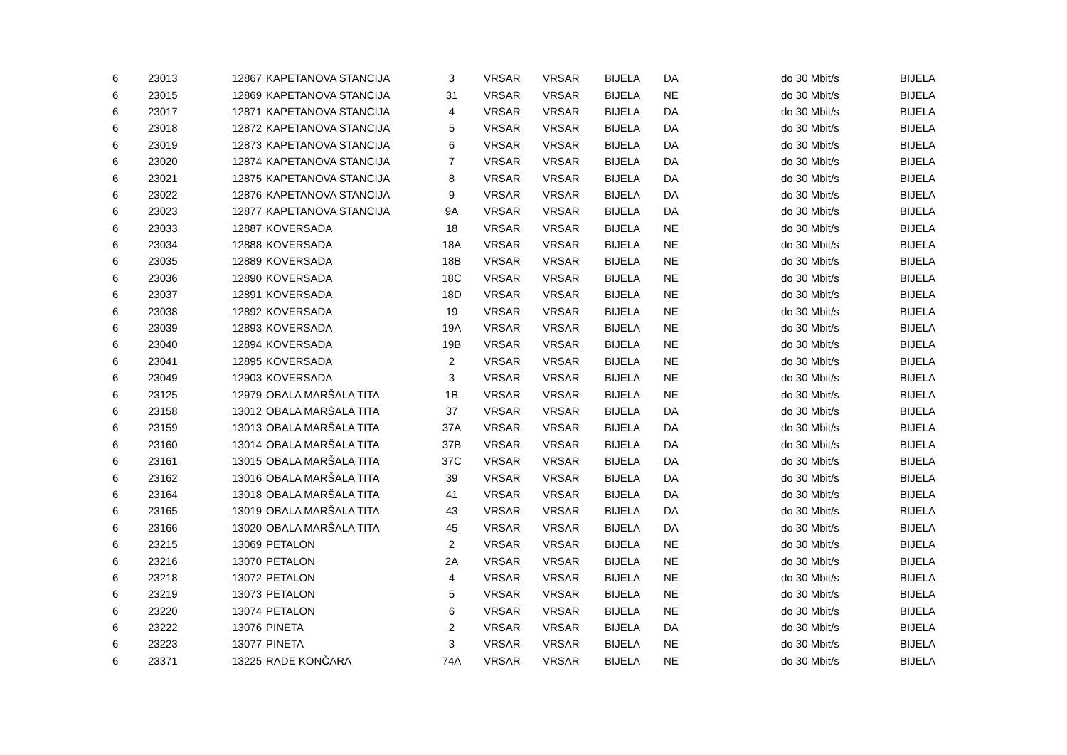| 6 | 23013 | 12867 | KAPETANOVA STANCIJA | 3 | VRSAR | VRSAR | BIJELA | DA | do 30 Mbit/s | BIJELA |
| 6 | 23015 | 12869 | KAPETANOVA STANCIJA | 31 | VRSAR | VRSAR | BIJELA | NE | do 30 Mbit/s | BIJELA |
| 6 | 23017 | 12871 | KAPETANOVA STANCIJA | 4 | VRSAR | VRSAR | BIJELA | DA | do 30 Mbit/s | BIJELA |
| 6 | 23018 | 12872 | KAPETANOVA STANCIJA | 5 | VRSAR | VRSAR | BIJELA | DA | do 30 Mbit/s | BIJELA |
| 6 | 23019 | 12873 | KAPETANOVA STANCIJA | 6 | VRSAR | VRSAR | BIJELA | DA | do 30 Mbit/s | BIJELA |
| 6 | 23020 | 12874 | KAPETANOVA STANCIJA | 7 | VRSAR | VRSAR | BIJELA | DA | do 30 Mbit/s | BIJELA |
| 6 | 23021 | 12875 | KAPETANOVA STANCIJA | 8 | VRSAR | VRSAR | BIJELA | DA | do 30 Mbit/s | BIJELA |
| 6 | 23022 | 12876 | KAPETANOVA STANCIJA | 9 | VRSAR | VRSAR | BIJELA | DA | do 30 Mbit/s | BIJELA |
| 6 | 23023 | 12877 | KAPETANOVA STANCIJA | 9A | VRSAR | VRSAR | BIJELA | DA | do 30 Mbit/s | BIJELA |
| 6 | 23033 | 12887 | KOVERSADA | 18 | VRSAR | VRSAR | BIJELA | NE | do 30 Mbit/s | BIJELA |
| 6 | 23034 | 12888 | KOVERSADA | 18A | VRSAR | VRSAR | BIJELA | NE | do 30 Mbit/s | BIJELA |
| 6 | 23035 | 12889 | KOVERSADA | 18B | VRSAR | VRSAR | BIJELA | NE | do 30 Mbit/s | BIJELA |
| 6 | 23036 | 12890 | KOVERSADA | 18C | VRSAR | VRSAR | BIJELA | NE | do 30 Mbit/s | BIJELA |
| 6 | 23037 | 12891 | KOVERSADA | 18D | VRSAR | VRSAR | BIJELA | NE | do 30 Mbit/s | BIJELA |
| 6 | 23038 | 12892 | KOVERSADA | 19 | VRSAR | VRSAR | BIJELA | NE | do 30 Mbit/s | BIJELA |
| 6 | 23039 | 12893 | KOVERSADA | 19A | VRSAR | VRSAR | BIJELA | NE | do 30 Mbit/s | BIJELA |
| 6 | 23040 | 12894 | KOVERSADA | 19B | VRSAR | VRSAR | BIJELA | NE | do 30 Mbit/s | BIJELA |
| 6 | 23041 | 12895 | KOVERSADA | 2 | VRSAR | VRSAR | BIJELA | NE | do 30 Mbit/s | BIJELA |
| 6 | 23049 | 12903 | KOVERSADA | 3 | VRSAR | VRSAR | BIJELA | NE | do 30 Mbit/s | BIJELA |
| 6 | 23125 | 12979 | OBALA MARŠALA TITA | 1B | VRSAR | VRSAR | BIJELA | NE | do 30 Mbit/s | BIJELA |
| 6 | 23158 | 13012 | OBALA MARŠALA TITA | 37 | VRSAR | VRSAR | BIJELA | DA | do 30 Mbit/s | BIJELA |
| 6 | 23159 | 13013 | OBALA MARŠALA TITA | 37A | VRSAR | VRSAR | BIJELA | DA | do 30 Mbit/s | BIJELA |
| 6 | 23160 | 13014 | OBALA MARŠALA TITA | 37B | VRSAR | VRSAR | BIJELA | DA | do 30 Mbit/s | BIJELA |
| 6 | 23161 | 13015 | OBALA MARŠALA TITA | 37C | VRSAR | VRSAR | BIJELA | DA | do 30 Mbit/s | BIJELA |
| 6 | 23162 | 13016 | OBALA MARŠALA TITA | 39 | VRSAR | VRSAR | BIJELA | DA | do 30 Mbit/s | BIJELA |
| 6 | 23164 | 13018 | OBALA MARŠALA TITA | 41 | VRSAR | VRSAR | BIJELA | DA | do 30 Mbit/s | BIJELA |
| 6 | 23165 | 13019 | OBALA MARŠALA TITA | 43 | VRSAR | VRSAR | BIJELA | DA | do 30 Mbit/s | BIJELA |
| 6 | 23166 | 13020 | OBALA MARŠALA TITA | 45 | VRSAR | VRSAR | BIJELA | DA | do 30 Mbit/s | BIJELA |
| 6 | 23215 | 13069 | PETALON | 2 | VRSAR | VRSAR | BIJELA | NE | do 30 Mbit/s | BIJELA |
| 6 | 23216 | 13070 | PETALON | 2A | VRSAR | VRSAR | BIJELA | NE | do 30 Mbit/s | BIJELA |
| 6 | 23218 | 13072 | PETALON | 4 | VRSAR | VRSAR | BIJELA | NE | do 30 Mbit/s | BIJELA |
| 6 | 23219 | 13073 | PETALON | 5 | VRSAR | VRSAR | BIJELA | NE | do 30 Mbit/s | BIJELA |
| 6 | 23220 | 13074 | PETALON | 6 | VRSAR | VRSAR | BIJELA | NE | do 30 Mbit/s | BIJELA |
| 6 | 23222 | 13076 | PINETA | 2 | VRSAR | VRSAR | BIJELA | DA | do 30 Mbit/s | BIJELA |
| 6 | 23223 | 13077 | PINETA | 3 | VRSAR | VRSAR | BIJELA | NE | do 30 Mbit/s | BIJELA |
| 6 | 23371 | 13225 | RADE KONČARA | 74A | VRSAR | VRSAR | BIJELA | NE | do 30 Mbit/s | BIJELA |